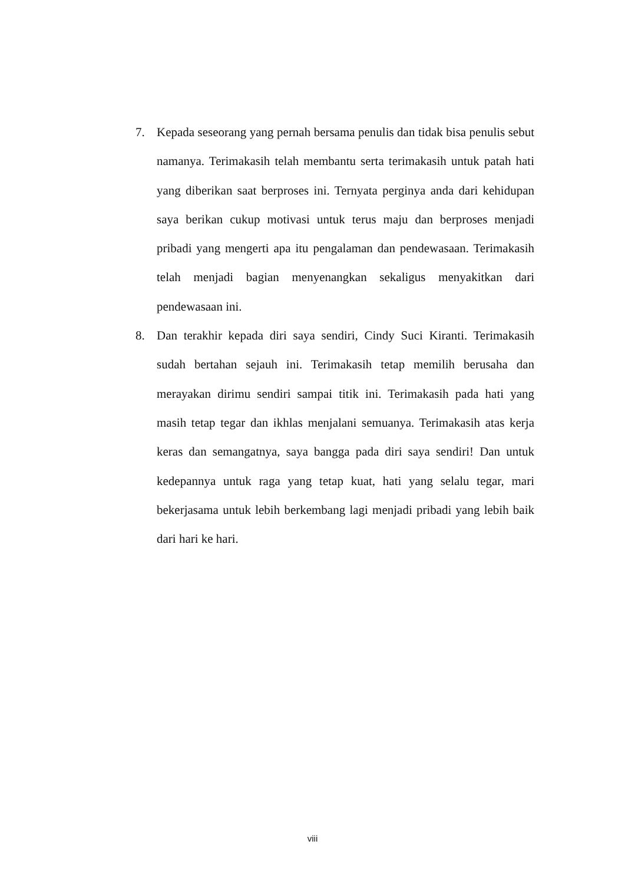7. Kepada seseorang yang pernah bersama penulis dan tidak bisa penulis sebut namanya. Terimakasih telah membantu serta terimakasih untuk patah hati yang diberikan saat berproses ini. Ternyata perginya anda dari kehidupan saya berikan cukup motivasi untuk terus maju dan berproses menjadi pribadi yang mengerti apa itu pengalaman dan pendewasaan. Terimakasih telah menjadi bagian menyenangkan sekaligus menyakitkan dari pendewasaan ini.
8. Dan terakhir kepada diri saya sendiri, Cindy Suci Kiranti. Terimakasih sudah bertahan sejauh ini. Terimakasih tetap memilih berusaha dan merayakan dirimu sendiri sampai titik ini. Terimakasih pada hati yang masih tetap tegar dan ikhlas menjalani semuanya. Terimakasih atas kerja keras dan semangatnya, saya bangga pada diri saya sendiri! Dan untuk kedepannya untuk raga yang tetap kuat, hati yang selalu tegar, mari bekerjasama untuk lebih berkembang lagi menjadi pribadi yang lebih baik dari hari ke hari.
viii